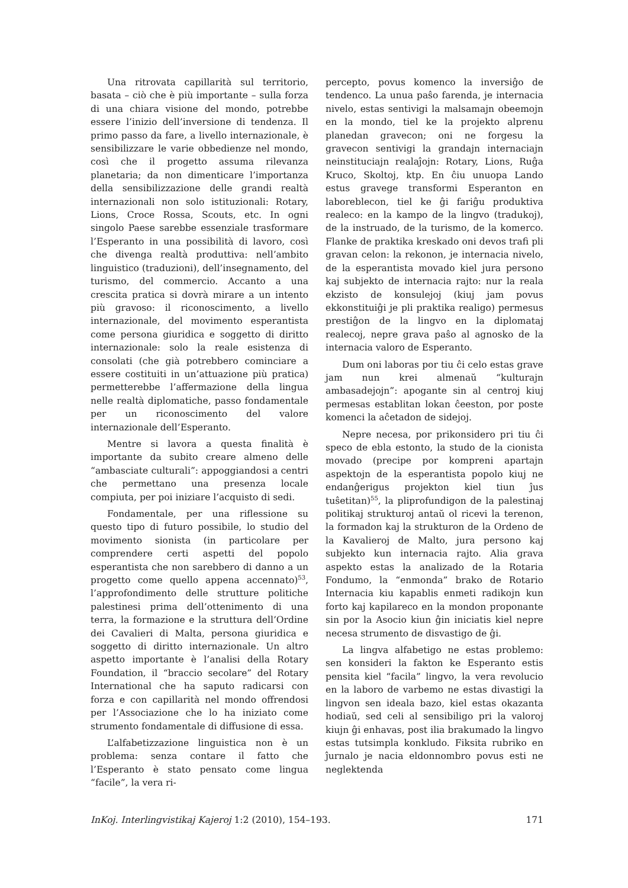Una ritrovata capillarità sul territorio, basata – ciò che è più importante – sulla forza di una chiara visione del mondo, potrebbe essere l’inizio dell’inversione di tendenza. Il primo passo da fare, a livello internazionale, è sensibilizzare le varie obbedienze nel mondo, così che il progetto assuma rilevanza planetaria; da non dimenticare l’importanza della sensibilizzazione delle grandi realtà internazionali non solo istituzionali: Rotary, Lions, Croce Rossa, Scouts, etc. In ogni singolo Paese sarebbe essenziale trasformare l’Esperanto in una possibilità di lavoro, così che divenga realtà produttiva: nell’ambito linguistico (traduzioni), dell’insegnamento, del turismo, del commercio. Accanto a una crescita pratica si dovrà mirare a un intento più gravoso: il riconoscimento, a livello internazionale, del movimento esperantista come persona giuridica e soggetto di diritto internazionale: solo la reale esistenza di consolati (che già potrebbero cominciare a essere costituiti in un’attuazione più pratica) permetterebbe l’affermazione della lingua nelle realtà diplomatiche, passo fondamentale per un riconoscimento del valore internazionale dell’Esperanto.
Mentre si lavora a questa finalità è importante da subito creare almeno delle “ambasciate culturali”: appoggiandosi a centri che permettano una presenza locale compiuta, per poi iniziare l’acquisto di sedi.
Fondamentale, per una riflessione su questo tipo di futuro possibile, lo studio del movimento sionista (in particolare per comprendere certi aspetti del popolo esperantista che non sarebbero di danno a un progetto come quello appena accennato)<sup>53</sup>, l’approfondimento delle strutture politiche palestinesi prima dell’ottenimento di una terra, la formazione e la struttura dell’Ordine dei Cavalieri di Malta, persona giuridica e soggetto di diritto internazionale. Un altro aspetto importante è l’analisi della Rotary Foundation, il “braccio secolare” del Rotary International che ha saputo radicarsi con forza e con capillarità nel mondo offrendosi per l’Associazione che lo ha iniziato come strumento fondamentale di diffusione di essa.
L’alfabetizzazione linguistica non è un problema: senza contare il fatto che l’Esperanto è stato pensato come lingua “facile”, la vera ri-
percepto, povus komenco la inversiĝo de tendenco. La unua paŝo farenda, je internacia nivelo, estas sentivigi la malsamajn obeemojn en la mondo, tiel ke la projekto alprenu planedan gravecon; oni ne forgesu la gravecon sentivigi la grandajn internaciajn neinstituciajn realaĵojn: Rotary, Lions, Ruĝa Kruco, Skoltoj, ktp. En ĉiu unuopa Lando estus gravege transformi Esperanton en laboreblecon, tiel ke ĝi fariĝu produktiva realeco: en la kampo de la lingvo (tradukoj), de la instruado, de la turismo, de la komerco. Flanke de praktika kreskado oni devos trafi pli gravan celon: la rekonon, je internacia nivelo, de la esperantista movado kiel jura persono kaj subjekto de internacia rajto: nur la reala ekzisto de konsulejoj (kiuj jam povus ekkonstituiĝi je pli praktika realigo) permesus prestiĝon de la lingvo en la diplomataj realecoj, nepre grava paŝo al agnosko de la internacia valoro de Esperanto.
Dum oni laboras por tiu ĉi celo estas grave jam nun krei almenaŭ “kulturajn ambasadejojn”: apogante sin al centroj kiuj permesas establitan lokan ĉeeston, por poste komenci la aĉetadon de sidejoj.
Nepre necesa, por prikonsidero pri tiu ĉi speco de ebla estonto, la studo de la cionista movado (precipe por kompreni apartajn aspektojn de la esperantista popolo kiuj ne endanĝerigus projekton kiel tiun ĵus tuŝetitan)<sup>55</sup>, la pliprofundigon de la palestinaj politikaj strukturoj antaŭ ol ricevi la terenon, la formadon kaj la strukturon de la Ordeno de la Kavalieroj de Malto, jura persono kaj subjekto kun internacia rajto. Alia grava aspekto estas la analizado de la Rotaria Fondumo, la “enmonda” brako de Rotario Internacia kiu kapablis enmeti radikojn kun forto kaj kapilareco en la mondon proponante sin por la Asocio kiun ĝin iniciatis kiel nepre necesa strumento de disvastigo de ĝi.
La lingva alfabetigo ne estas problemo: sen konsideri la fakton ke Esperanto estis pensita kiel “facila” lingvo, la vera revolucio en la laboro de varbemo ne estas divastigi la lingvon sen ideala bazo, kiel estas okazanta hodiaŭ, sed celi al sensibiligo pri la valoroj kiujn ĝi enhavas, post ilia brakumado la lingvo estas tutsimpla konkludo. Fiksita rubriko en ĵurnalo je nacia eldonnombro povus esti ne neglektenda
InKoj. Interlingvistikaj Kajeroj 1:2 (2010), 154–193. 171